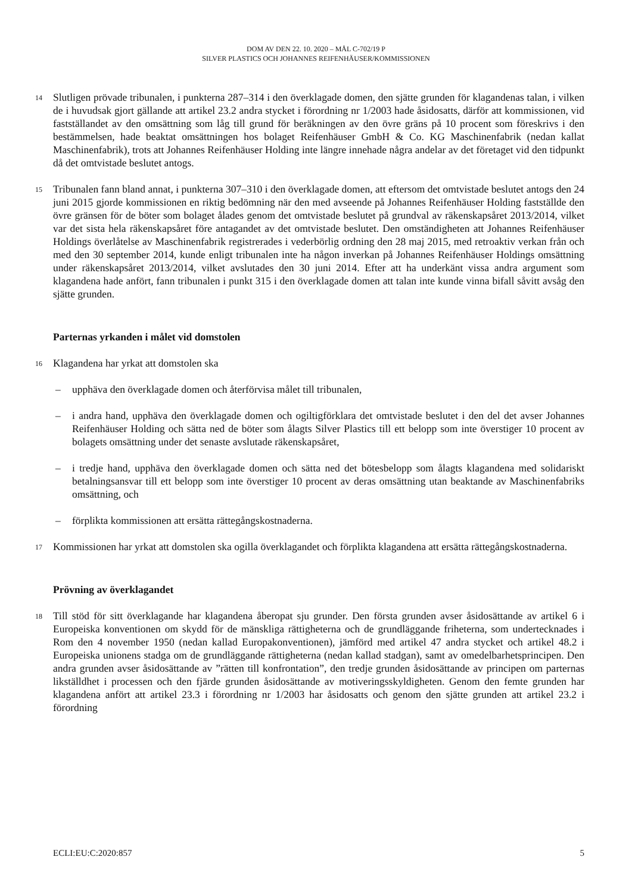DOM AV DEN 22. 10. 2020 – MÅL C-702/19 P
SILVER PLASTICS OCH JOHANNES REIFENHÄUSER/KOMMISSIONEN
14
Slutligen prövade tribunalen, i punkterna 287–314 i den överklagade domen, den sjätte grunden för klagandenas talan, i vilken de i huvudsak gjort gällande att artikel 23.2 andra stycket i förordning nr 1/2003 hade åsidosatts, därför att kommissionen, vid fastställandet av den omsättning som låg till grund för beräkningen av den övre gräns på 10 procent som föreskrivs i den bestämmelsen, hade beaktat omsättningen hos bolaget Reifenhäuser GmbH & Co. KG Maschinenfabrik (nedan kallat Maschinenfabrik), trots att Johannes Reifenhäuser Holding inte längre innehade några andelar av det företaget vid den tidpunkt då det omtvistade beslutet antogs.
15
Tribunalen fann bland annat, i punkterna 307–310 i den överklagade domen, att eftersom det omtvistade beslutet antogs den 24 juni 2015 gjorde kommissionen en riktig bedömning när den med avseende på Johannes Reifenhäuser Holding fastställde den övre gränsen för de böter som bolaget ålades genom det omtvistade beslutet på grundval av räkenskapsåret 2013/2014, vilket var det sista hela räkenskapsåret före antagandet av det omtvistade beslutet. Den omständigheten att Johannes Reifenhäuser Holdings överlåtelse av Maschinenfabrik registrerades i vederbörlig ordning den 28 maj 2015, med retroaktiv verkan från och med den 30 september 2014, kunde enligt tribunalen inte ha någon inverkan på Johannes Reifenhäuser Holdings omsättning under räkenskapsåret 2013/2014, vilket avslutades den 30 juni 2014. Efter att ha underkänt vissa andra argument som klagandena hade anfört, fann tribunalen i punkt 315 i den överklagade domen att talan inte kunde vinna bifall såvitt avsåg den sjätte grunden.
Parternas yrkanden i målet vid domstolen
16
Klagandena har yrkat att domstolen ska
– upphäva den överklagade domen och återförvisa målet till tribunalen,
– i andra hand, upphäva den överklagade domen och ogiltigförklara det omtvistade beslutet i den del det avser Johannes Reifenhäuser Holding och sätta ned de böter som ålagts Silver Plastics till ett belopp som inte överstiger 10 procent av bolagets omsättning under det senaste avslutade räkenskapsåret,
– i tredje hand, upphäva den överklagade domen och sätta ned det bötesbelopp som ålagts klagandena med solidariskt betalningsansvar till ett belopp som inte överstiger 10 procent av deras omsättning utan beaktande av Maschinenfabriks omsättning, och
– förplikta kommissionen att ersätta rättegångskostnaderna.
17
Kommissionen har yrkat att domstolen ska ogilla överklagandet och förplikta klagandena att ersätta rättegångskostnaderna.
Prövning av överklagandet
18
Till stöd för sitt överklagande har klagandena åberopat sju grunder. Den första grunden avser åsidosättande av artikel 6 i Europeiska konventionen om skydd för de mänskliga rättigheterna och de grundläggande friheterna, som undertecknades i Rom den 4 november 1950 (nedan kallad Europakonventionen), jämförd med artikel 47 andra stycket och artikel 48.2 i Europeiska unionens stadga om de grundläggande rättigheterna (nedan kallad stadgan), samt av omedelbarhetsprincipen. Den andra grunden avser åsidosättande av ”rätten till konfrontation”, den tredje grunden åsidosättande av principen om parternas likställdhet i processen och den fjärde grunden åsidosättande av motiveringsskyldigheten. Genom den femte grunden har klagandena anfört att artikel 23.3 i förordning nr 1/2003 har åsidosatts och genom den sjätte grunden att artikel 23.2 i förordning
ECLI:EU:C:2020:857 5